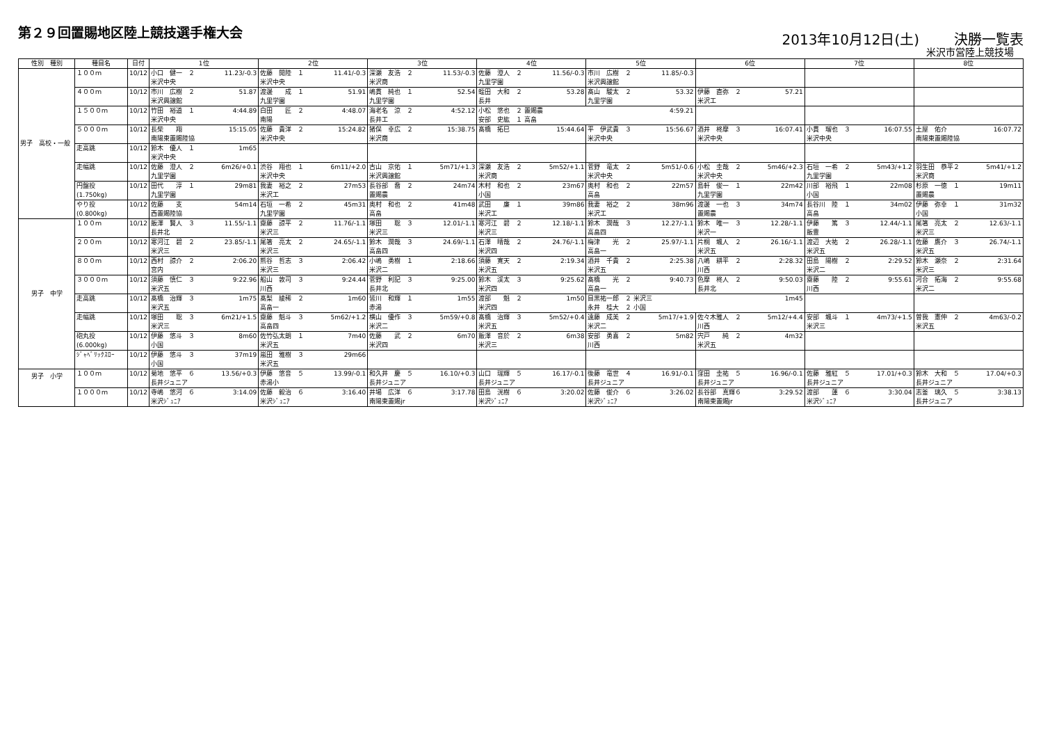第２９回置賜地区陸上競技選手権大会
2013年10月12日(土) 決勝一覧表
米沢市営陸上競技場
| 性別 種別 | 種目名 | 日付 | 1位 | 2位 | 3位 | 4位 | 5位 | 6位 | 7位 | 8位 |
| --- | --- | --- | --- | --- | --- | --- | --- | --- | --- | --- |
| 男子 高校・一般 | １００ｍ | 10/12 | 小口 健一 ２ 11.23/-0.3 米沢中央 | 佐藤 開陸 １ 11.41/-0.3 米沢中央 | 深瀬 友浩 ２ 11.53/-0.3 米沢商 | 佐藤 澄人 ２ 11.56/-0.3 九里学園 | 市川 広樹 ２ 11.85/-0.3 米沢興譲館 | | | |
| | ４００ｍ | 10/12 | 市川 広樹 ２ 51.87 米沢興譲館 | 渡邊 成 １ 51.91 九里学園 | 嶋貫 純也 １ 52.54 九里学園 | 蛭田 大和 ２ 53.28 長井 | 髙山 駿太 ２ 53.32 九里学園 | 伊藤 直弥 ２ 57.21 米沢工 | | |
| | １５００ｍ | 10/12 | 竹田 裕道 １ 4:44.89 米沢中央 | 白田 匠 ２ 4:48.07 南陽 | 海老名 涼 ２ 4:52.12 長井工 | 小松 悠也 ２ 置賜農 4:59.21 安部 史紘 １ 高畠 | | | | |
| | ５０００ｍ | 10/12 | 長柴 翔 15:15.05 南陽東置賜陸協 | 佐藤 貴洋 ２ 15:24.82 米沢中央 | 猪俣 幸広 ２ 15:38.75 米沢商 | 髙橋 拓巳 15:44.64 | 平 伊武貴 ３ 15:56.67 米沢中央 | 酒井 柊摩 ３ 16:07.41 米沢中央 | 小貫 瑠也 ３ 16:07.55 米沢中央 | 土屋 佑介 16:07.72 南陽東置賜陸協 |
| | 走高跳 | 10/12 | 鈴木 優人 １ 1m65 米沢中央 | | | | | | | |
| | 走幅跳 | 10/12 | 佐藤 澄人 ２ 6m26/+0.1 九里学園 | 渋谷 翔也 １ 6m11/+2.0 米沢中央 | 古山 京佑 １ 5m71/+1.3 米沢興譲館 | 深瀬 友浩 ２ 5m52/+1.1 米沢商 | 菅野 竜太 ２ 5m51/-0.6 米沢中央 | 小松 圭哉 ２ 5m46/+2.3 米沢中央 | 石垣 一希 ２ 5m43/+1.2 九里学園 | 羽生田 恭平２ 5m41/+1.2 米沢商 |
| | 円盤投 (1.750kg) | 10/12 | 田代 淳 １ 29m81 九里学園 | 我妻 裕之 ２ 27m53 米沢工 | 長谷部 喬 ２ 24m74 置賜農 | 木村 和也 ２ 23m67 小国 | 奥村 和也 ２ 22m57 高畠 | 島軒 俊一 １ 22m42 九里学園 | 川部 裕飛 １ 22m08 小国 | 杉原 一徳 １ 19m11 置賜農 |
| | やり投 (0.800kg) | 10/12 | 佐藤 支 54m14 西置賜陸協 | 石垣 一希 ２ 45m31 九里学園 | 奥村 和也 ２ 41m48 高畠 | 武田 廉 １ 39m86 米沢工 | 我妻 裕之 ２ 38m96 米沢工 | 渡邊 一也 ３ 34m74 置賜農 | 長谷川 陸 １ 34m02 高畠 | 伊藤 弥幸 １ 31m32 小国 |
| 男子 中学 | １００ｍ | 10/12 | 飯澤 賢人 ３ 11.55/-1.1 長井北 | 齋藤 諒平 ２ 11.76/-1.1 米沢三 | 塚田 聡 ３ 12.01/-1.1 米沢三 | 寒河江 碧 ２ 12.18/-1.1 米沢三 | 鈴木 潤哉 ３ 12.27/-1.1 高畠四 | 鈴木 唯一 ３ 12.28/-1.1 米沢一 | 伊藤 篤 ３ 12.44/-1.1 飯豊 | 尾箸 亮太 ２ 12.63/-1.1 米沢三 |
| | ２００ｍ | 10/12 | 寒河江 碧 ２ 23.85/-1.1 米沢三 | 尾箸 亮太 ２ 24.65/-1.1 米沢三 | 鈴木 潤哉 ３ 24.69/-1.1 高畠四 | 石澤 晴哉 ２ 24.76/-1.1 米沢四 | 梅津 光 ２ 25.97/-1.1 高畠一 | 片桐 颯人 ２ 26.16/-1.1 米沢五 | 渡辺 大祐 ２ 26.28/-1.1 米沢五 | 佐藤 鷹介 ３ 26.74/-1.1 米沢五 |
| | ８００ｍ | 10/12 | 西村 諒介 ２ 2:06.20 宮内 | 熊谷 哲志 ３ 2:06.42 米沢三 | 小嶋 勇樹 １ 2:18.66 米沢二 | 須藤 寛天 ２ 2:19.34 米沢五 | 酒井 千貴 ２ 2:25.38 米沢五 | 八嶋 耕平 ２ 2:28.32 川西 | 田島 陽樹 ２ 2:29.52 米沢二 | 鈴木 瀬奈 ２ 2:31.64 米沢三 |
| | ３０００ｍ | 10/12 | 須藤 慎仁 ３ 9:22.96 米沢五 | 船山 敦司 ３ 9:24.44 川西 | 菅野 利記 ３ 9:25.00 長井北 | 鈴木 渓太 ３ 9:25.62 米沢四 | 髙橋 光 ２ 9:40.73 高畠一 | 色摩 柊人 ２ 9:50.03 長井北 | 齋藤 陸 ２ 9:55.61 川西 | 河合 拓海 ２ 9:55.68 米沢二 |
| | 走高跳 | 10/12 | 髙橋 治輝 ３ 1m75 米沢五 | 髙梨 綾稀 ２ 1m60 高畠一 | 皆川 和輝 １ 1m55 赤湯 | 渡部 魁 ２ 1m50 米沢四 | 目黒祐一郎 ２ 米沢三 1m45 永井 桂大 ２ 小国 | | | |
| | 走幅跳 | 10/12 | 塚田 聡 ３ 6m21/+1.5 米沢三 | 齋藤 魁斗 ３ 5m62/+1.2 高畠四 | 横山 優作 ３ 5m59/+0.8 米沢二 | 髙橋 治輝 ３ 5m52/+0.4 米沢五 | 遠藤 成美 ２ 5m17/+1.9 米沢二 | 佐々木雅人 ２ 5m12/+4.4 川西 | 安部 颯斗 １ 4m73/+1.5 米沢三 | 曽我 憲伸 ２ 4m63/-0.2 米沢五 |
| | 砲丸投 (6.000kg) | 10/12 | 伊藤 悠斗 ３ 8m60 小国 | 佐竹弘太朗 １ 7m40 米沢五 | 佐藤 武 ２ 6m70 米沢四 | 飯澤 音於 ２ 6m38 米沢三 | 安部 勇喜 ２ 5m82 川西 | 宍戸 純 ２ 4m32 米沢五 | | |
| | ｼﾞｬﾍﾞﾘｯｸｽﾛｰ | 10/12 | 伊藤 悠斗 ３ 37m19 小国 | 嵐田 雅樹 ３ 29m66 米沢五 | | | | | | |
| 男子 小学 | １００ｍ | 10/12 | 菊地 悠平 ６ 13.56/+0.3 長井ジュニア | 伊藤 悠音 ５ 13.99/-0.1 赤湯小 | 和久井 慶 ５ 16.10/+0.3 長井ジュニア | 山口 瑞輝 ５ 16.17/-0.1 長井ジュニア | 後藤 竜世 ４ 16.91/-0.1 長井ジュニア | 窪田 圭祐 ５ 16.96/-0.1 長井ジュニア | 佐藤 雅紅 ５ 17.01/+0.3 長井ジュニア | 鈴木 大和 ５ 17.04/+0.3 長井ジュニア |
| | １０００ｍ | 10/12 | 寺嶋 悠河 ６ 3:14.09 米沢ｼﾞｭﾆｱ | 佐藤 毅治 ６ 3:16.40 米沢ｼﾞｭﾆｱ | 井場 広洋 ６ 3:17.78 南陽東置賜jr | 田島 洸樹 ６ 3:20.02 米沢ｼﾞｭﾆｱ | 佐藤 俊介 ６ 3:26.02 米沢ｼﾞｭﾆｱ | 長谷部 真輝６ 3:29.52 南陽東置賜jr | 渡部 蓮 ６ 3:30.04 米沢ｼﾞｭﾆｱ | 志釜 璃久 ５ 3:38.13 長井ジュニア |